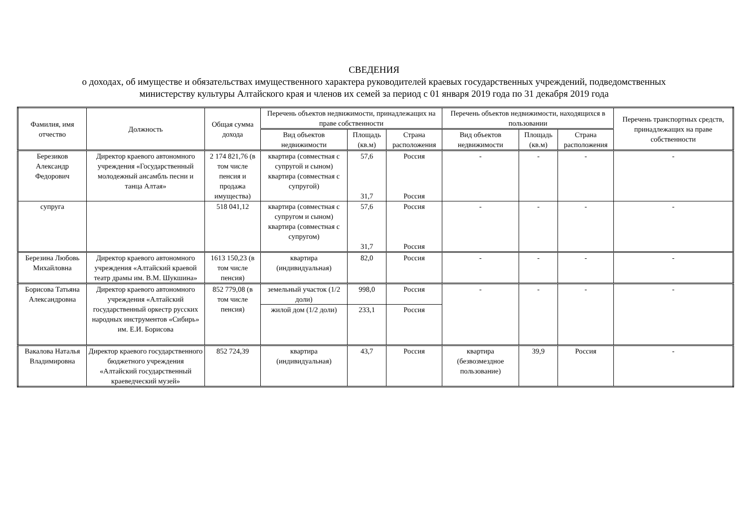СВЕДЕНИЯ
о доходах, об имуществе и обязательствах имущественного характера руководителей краевых государственных учреждений, подведомственных
министерству культуры Алтайского края и членов их семей за период с 01 января 2019 года по 31 декабря 2019 года
| Фамилия, имя отчество | Должность | Общая сумма дохода | Перечень объектов недвижимости, принадлежащих на праве собственности | | | Перечень объектов недвижимости, находящихся в пользовании | | | Перечень транспортных средств, принадлежащих на праве собственности | |
| --- | --- | --- | --- | --- | --- | --- | --- | --- | --- | --- |
| | | | Вид объектов недвижимости | Площадь (кв.м) | Страна расположения | Вид объектов недвижимости | Площадь (кв.м) | Страна расположения | | |
| Березиков Александр Федорович | Директор краевого автономного учреждения «Государственный молодежный ансамбль песни и танца Алтая» | 2 174 821,76 (в том числе пенсия и продажа имущества) | квартира (совместная с супругой и сыном) квартира (совместная с супругой) | 57,6 31,7 | Россия Россия | - | - | - | - | |
| супруга | | 518 041,12 | квартира (совместная с супругом и сыном) квартира (совместная с супругом) | 57,6 31,7 | Россия Россия | - | - | - | - | |
| Березина Любовь Михайловна | Директор краевого автономного учреждения «Алтайский краевой театр драмы им. В.М. Шукшина» | 1613 150,23 (в том числе пенсия) | квартира (индивидуальная) | 82,0 | Россия | - | - | - | - | |
| Борисова Татьяна Александровна | Директор краевого автономного учреждения «Алтайский государственный оркестр русских народных инструментов «Сибирь» им. Е.И. Борисова | 852 779,08 (в том числе пенсия) | земельный участок (1/2 доли) | 998,0 | Россия | - | - | - | - | |
| | | | жилой дом (1/2 доли) | 233,1 | Россия | | | | | |
| Вакалова Наталья Владимировна | Директор краевого государственного бюджетного учреждения «Алтайский государственный краеведческий музей» | 852 724,39 | квартира (индивидуальная) | 43,7 | Россия | квартира (безвозмездное пользование) | 39,9 | Россия | - | |